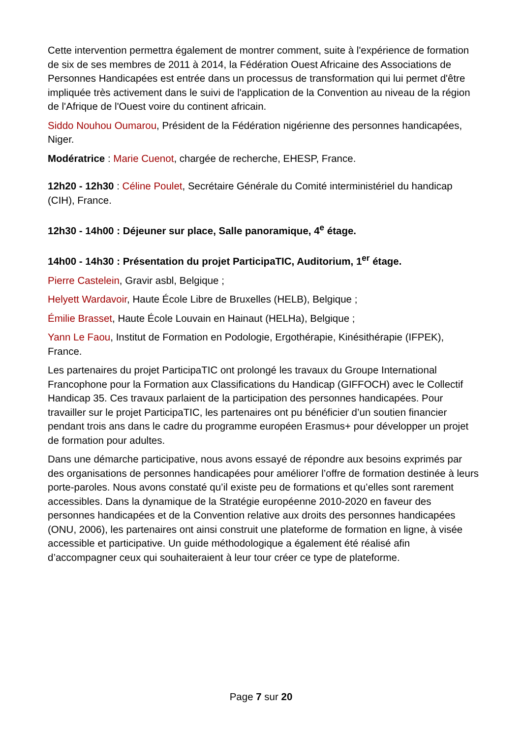Cette intervention permettra également de montrer comment, suite à l'expérience de formation de six de ses membres de 2011 à 2014, la Fédération Ouest Africaine des Associations de Personnes Handicapées est entrée dans un processus de transformation qui lui permet d'être impliquée très activement dans le suivi de l'application de la Convention au niveau de la région de l'Afrique de l'Ouest voire du continent africain.
Siddo Nouhou Oumarou, Président de la Fédération nigérienne des personnes handicapées, Niger.
Modératrice : Marie Cuenot, chargée de recherche, EHESP, France.
12h20 - 12h30 : Céline Poulet, Secrétaire Générale du Comité interministériel du handicap (CIH), France.
12h30 - 14h00 : Déjeuner sur place, Salle panoramique, 4<sup>e</sup> étage.
14h00 - 14h30 : Présentation du projet ParticipaTIC, Auditorium, 1<sup>er</sup> étage.
Pierre Castelein, Gravir asbl, Belgique ;
Helyett Wardavoir, Haute École Libre de Bruxelles (HELB), Belgique ;
Émilie Brasset, Haute École Louvain en Hainaut (HELHa), Belgique ;
Yann Le Faou, Institut de Formation en Podologie, Ergothérapie, Kinésithérapie (IFPEK), France.
Les partenaires du projet ParticipaTIC ont prolongé les travaux du Groupe International Francophone pour la Formation aux Classifications du Handicap (GIFFOCH) avec le Collectif Handicap 35. Ces travaux parlaient de la participation des personnes handicapées. Pour travailler sur le projet ParticipaTIC, les partenaires ont pu bénéficier d’un soutien financier pendant trois ans dans le cadre du programme européen Erasmus+ pour développer un projet de formation pour adultes.
Dans une démarche participative, nous avons essayé de répondre aux besoins exprimés par des organisations de personnes handicapées pour améliorer l’offre de formation destinée à leurs porte-paroles. Nous avons constaté qu’il existe peu de formations et qu’elles sont rarement accessibles. Dans la dynamique de la Stratégie européenne 2010-2020 en faveur des personnes handicapées et de la Convention relative aux droits des personnes handicapées (ONU, 2006), les partenaires ont ainsi construit une plateforme de formation en ligne, à visée accessible et participative. Un guide méthodologique a également été réalisé afin d’accompagner ceux qui souhaiteraient à leur tour créer ce type de plateforme.
Page 7 sur 20